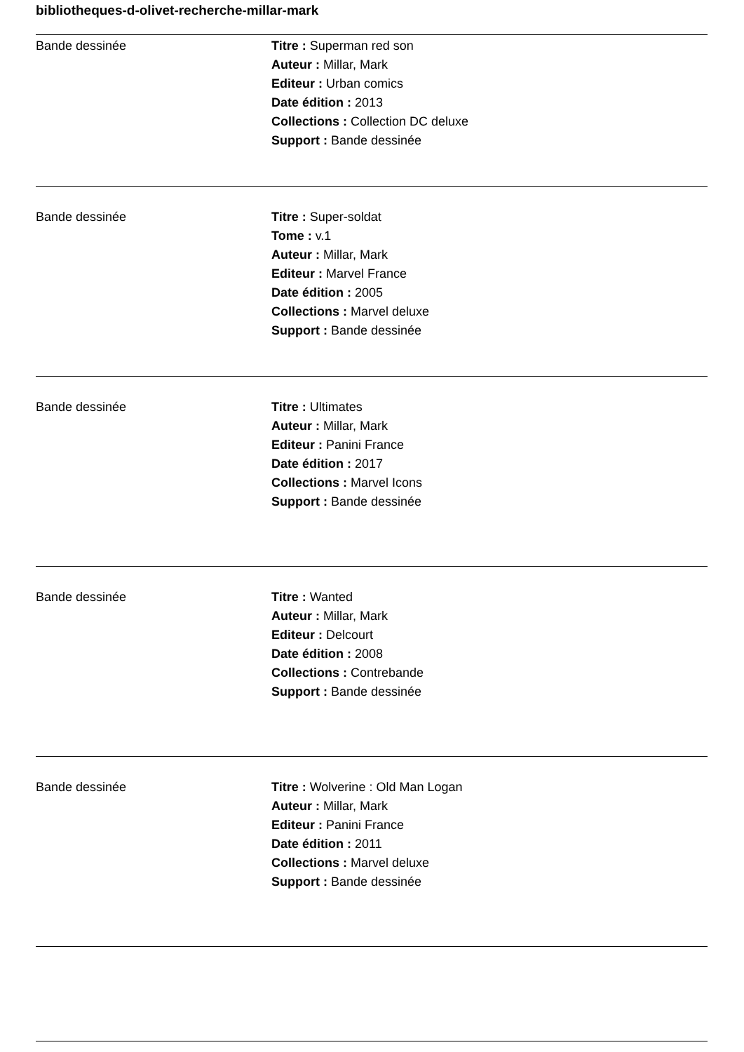bibliotheques-d-olivet-recherche-millar-mark
| Bande dessinée | Titre : Superman red son Auteur : Millar, Mark Editeur : Urban comics Date édition : 2013 Collections : Collection DC deluxe Support : Bande dessinée |
| Bande dessinée | Titre : Super-soldat Tome : v.1 Auteur : Millar, Mark Editeur : Marvel France Date édition : 2005 Collections : Marvel deluxe Support : Bande dessinée |
| Bande dessinée | Titre : Ultimates Auteur : Millar, Mark Editeur : Panini France Date édition : 2017 Collections : Marvel Icons Support : Bande dessinée |
| Bande dessinée | Titre : Wanted Auteur : Millar, Mark Editeur : Delcourt Date édition : 2008 Collections : Contrebande Support : Bande dessinée |
| Bande dessinée | Titre : Wolverine : Old Man Logan Auteur : Millar, Mark Editeur : Panini France Date édition : 2011 Collections : Marvel deluxe Support : Bande dessinée |